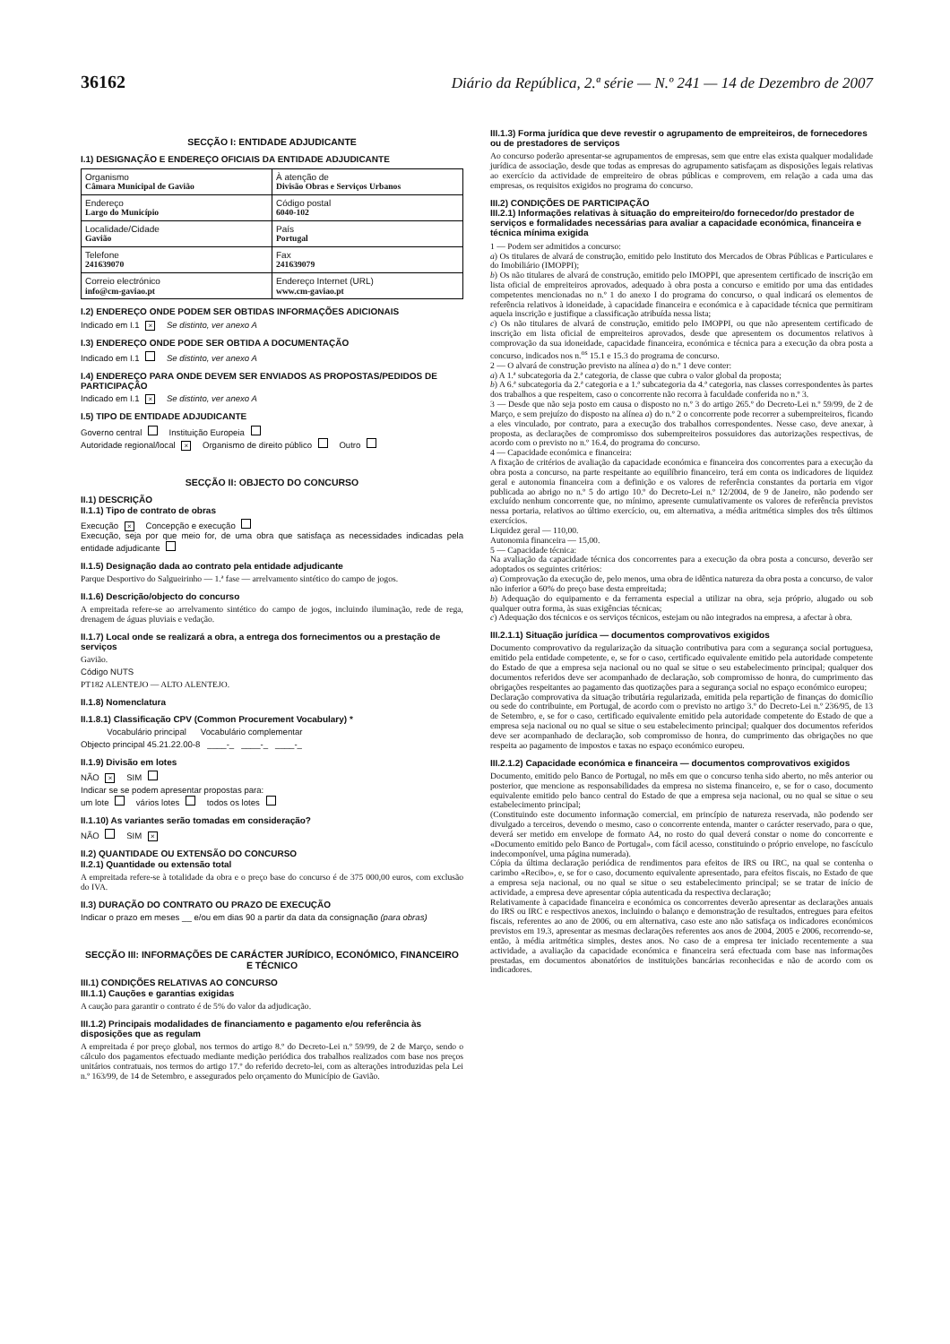36162 Diário da República, 2.ª série — N.º 241 — 14 de Dezembro de 2007
SECÇÃO I: ENTIDADE ADJUDICANTE
I.1) DESIGNAÇÃO E ENDEREÇO OFICIAIS DA ENTIDADE ADJUDICANTE
| Organismo Câmara Municipal de Gavião | À atenção de Divisão Obras e Serviços Urbanos |
| Endereço Largo do Município | Código postal 6040-102 |
| Localidade/Cidade Gavião | País Portugal |
| Telefone 241639070 | Fax 241639079 |
| Correio electrónico info@cm-gaviao.pt | Endereço Internet (URL) www.cm-gaviao.pt |
I.2) ENDEREÇO ONDE PODEM SER OBTIDAS INFORMAÇÕES ADICIONAIS
Indicado em I.1 × Se distinto, ver anexo A
I.3) ENDEREÇO ONDE PODE SER OBTIDA A DOCUMENTAÇÃO
Indicado em I.1 Se distinto, ver anexo A
I.4) ENDEREÇO PARA ONDE DEVEM SER ENVIADOS AS PROPOSTAS/PEDIDOS DE PARTICIPAÇÃO
Indicado em I.1 × Se distinto, ver anexo A
I.5) TIPO DE ENTIDADE ADJUDICANTE
Governo central Instituição Europeia
Autoridade regional/local × Organismo de direito público Outro
SECÇÃO II: OBJECTO DO CONCURSO
II.1) DESCRIÇÃO
II.1.1) Tipo de contrato de obras
Execução × Concepção e execução
Execução, seja por que meio for, de uma obra que satisfaça as necessidades indicadas pela entidade adjudicante
II.1.5) Designação dada ao contrato pela entidade adjudicante
Parque Desportivo do Salgueirinho — 1.ª fase — arrelvamento sintético do campo de jogos.
II.1.6) Descrição/objecto do concurso
A empreitada refere-se ao arrelvamento sintético do campo de jogos, incluindo iluminação, rede de rega, drenagem de águas pluviais e vedação.
II.1.7) Local onde se realizará a obra, a entrega dos fornecimentos ou a prestação de serviços
Gavião.
Código NUTS
PT182 ALENTEJO — ALTO ALENTEJO.
II.1.8) Nomenclatura
II.1.8.1) Classificação CPV (Common Procurement Vocabulary) *
Vocabulário principal Vocabulário complementar
Objecto principal 45.21.22.00-8 ____-_ ____-_ ____-_
II.1.9) Divisão em lotes
NÃO × SIM
Indicar se se podem apresentar propostas para:
um lote vários lotes todos os lotes
II.1.10) As variantes serão tomadas em consideração?
NÃO SIM ×
II.2) QUANTIDADE OU EXTENSÃO DO CONCURSO
II.2.1) Quantidade ou extensão total
A empreitada refere-se à totalidade da obra e o preço base do concurso é de 375 000,00 euros, com exclusão do IVA.
II.3) DURAÇÃO DO CONTRATO OU PRAZO DE EXECUÇÃO
Indicar o prazo em meses __ e/ou em dias 90 a partir da data da consignação (para obras)
SECÇÃO III: INFORMAÇÕES DE CARÁCTER JURÍDICO, ECONÓMICO, FINANCEIRO E TÉCNICO
III.1) CONDIÇÕES RELATIVAS AO CONCURSO
III.1.1) Cauções e garantias exigidas
A caução para garantir o contrato é de 5% do valor da adjudicação.
III.1.2) Principais modalidades de financiamento e pagamento e/ou referência às disposições que as regulam
A empreitada é por preço global, nos termos do artigo 8.º do Decreto-Lei n.º 59/99, de 2 de Março, sendo o cálculo dos pagamentos efectuado mediante medição periódica dos trabalhos realizados com base nos preços unitários contratuais, nos termos do artigo 17.º do referido decreto-lei, com as alterações introduzidas pela Lei n.º 163/99, de 14 de Setembro, e assegurados pelo orçamento do Município de Gavião.
III.1.3) Forma jurídica que deve revestir o agrupamento de empreiteiros, de fornecedores ou de prestadores de serviços
Ao concurso poderão apresentar-se agrupamentos de empresas, sem que entre elas exista qualquer modalidade jurídica de associação, desde que todas as empresas do agrupamento satisfaçam as disposições legais relativas ao exercício da actividade de empreiteiro de obras públicas e comprovem, em relação a cada uma das empresas, os requisitos exigidos no programa do concurso.
III.2) CONDIÇÕES DE PARTICIPAÇÃO
III.2.1) Informações relativas à situação do empreiteiro/do fornecedor/do prestador de serviços e formalidades necessárias para avaliar a capacidade económica, financeira e técnica mínima exigida
1 — Podem ser admitidos a concurso:
a) Os titulares de alvará de construção, emitido pelo Instituto dos Mercados de Obras Públicas e Particulares e do Imobiliário (IMOPPI);
b) Os não titulares de alvará de construção, emitido pelo IMOPPI, que apresentem certificado de inscrição em lista oficial de empreiteiros aprovados, adequado à obra posta a concurso e emitido por uma das entidades competentes mencionadas no n.º 1 do anexo I do programa do concurso, o qual indicará os elementos de referência relativos à idoneidade, à capacidade financeira e económica e à capacidade técnica que permitiram aquela inscrição e justifique a classificação atribuída nessa lista;
c) Os não titulares de alvará de construção, emitido pelo IMOPPI, ou que não apresentem certificado de inscrição em lista oficial de empreiteiros aprovados, desde que apresentem os documentos relativos à comprovação da sua idoneidade, capacidade financeira, económica e técnica para a execução da obra posta a concurso, indicados nos n.<sup>os</sup> 15.1 e 15.3 do programa de concurso.
2 — O alvará de construção previsto na alínea a) do n.º 1 deve conter:
a) A 1.ª subcategoria da 2.ª categoria, de classe que cubra o valor global da proposta;
b) A 6.ª subcategoria da 2.ª categoria e a 1.ª subcategoria da 4.ª categoria, nas classes correspondentes às partes dos trabalhos a que respeitem, caso o concorrente não recorra à faculdade conferida no n.º 3.
3 — Desde que não seja posto em causa o disposto no n.º 3 do artigo 265.º do Decreto-Lei n.º 59/99, de 2 de Março, e sem prejuízo do disposto na alínea a) do n.º 2 o concorrente pode recorrer a subempreiteiros, ficando a eles vinculado, por contrato, para a execução dos trabalhos correspondentes. Nesse caso, deve anexar, à proposta, as declarações de compromisso dos subempreiteiros possuidores das autorizações respectivas, de acordo com o previsto no n.º 16.4, do programa do concurso.
4 — Capacidade económica e financeira:
A fixação de critérios de avaliação da capacidade económica e financeira dos concorrentes para a execução da obra posta a concurso, na parte respeitante ao equilíbrio financeiro, terá em conta os indicadores de liquidez geral e autonomia financeira com a definição e os valores de referência constantes da portaria em vigor publicada ao abrigo no n.º 5 do artigo 10.º do Decreto-Lei n.º 12/2004, de 9 de Janeiro, não podendo ser excluído nenhum concorrente que, no mínimo, apresente cumulativamente os valores de referência previstos nessa portaria, relativos ao último exercício, ou, em alternativa, a média aritmética simples dos três últimos exercícios.
Liquidez geral — 110,00.
Autonomia financeira — 15,00.
5 — Capacidade técnica:
Na avaliação da capacidade técnica dos concorrentes para a execução da obra posta a concurso, deverão ser adoptados os seguintes critérios:
a) Comprovação da execução de, pelo menos, uma obra de idêntica natureza da obra posta a concurso, de valor não inferior a 60% do preço base desta empreitada;
b) Adequação do equipamento e da ferramenta especial a utilizar na obra, seja próprio, alugado ou sob qualquer outra forma, às suas exigências técnicas;
c) Adequação dos técnicos e os serviços técnicos, estejam ou não integrados na empresa, a afectar à obra.
III.2.1.1) Situação jurídica — documentos comprovativos exigidos
Documento comprovativo da regularização da situação contributiva para com a segurança social portuguesa, emitido pela entidade competente, e, se for o caso, certificado equivalente emitido pela autoridade competente do Estado de que a empresa seja nacional ou no qual se situe o seu estabelecimento principal; qualquer dos documentos referidos deve ser acompanhado de declaração, sob compromisso de honra, do cumprimento das obrigações respeitantes ao pagamento das quotizações para a segurança social no espaço económico europeu;
Declaração comprovativa da situação tributária regularizada, emitida pela repartição de finanças do domicílio ou sede do contribuinte, em Portugal, de acordo com o previsto no artigo 3.º do Decreto-Lei n.º 236/95, de 13 de Setembro, e, se for o caso, certificado equivalente emitido pela autoridade competente do Estado de que a empresa seja nacional ou no qual se situe o seu estabelecimento principal; qualquer dos documentos referidos deve ser acompanhado de declaração, sob compromisso de honra, do cumprimento das obrigações no que respeita ao pagamento de impostos e taxas no espaço económico europeu.
III.2.1.2) Capacidade económica e financeira — documentos comprovativos exigidos
Documento, emitido pelo Banco de Portugal, no mês em que o concurso tenha sido aberto, no mês anterior ou posterior, que mencione as responsabilidades da empresa no sistema financeiro, e, se for o caso, documento equivalente emitido pelo banco central do Estado de que a empresa seja nacional, ou no qual se situe o seu estabelecimento principal;
(Constituindo este documento informação comercial, em princípio de natureza reservada, não podendo ser divulgado a terceiros, devendo o mesmo, caso o concorrente entenda, manter o carácter reservado, para o que, deverá ser metido em envelope de formato A4, no rosto do qual deverá constar o nome do concorrente e «Documento emitido pelo Banco de Portugal», com fácil acesso, constituindo o próprio envelope, no fascículo indecomponível, uma página numerada).
Cópia da última declaração periódica de rendimentos para efeitos de IRS ou IRC, na qual se contenha o carimbo «Recibo», e, se for o caso, documento equivalente apresentado, para efeitos fiscais, no Estado de que a empresa seja nacional, ou no qual se situe o seu estabelecimento principal; se se tratar de início de actividade, a empresa deve apresentar cópia autenticada da respectiva declaração;
Relativamente à capacidade financeira e económica os concorrentes deverão apresentar as declarações anuais do IRS ou IRC e respectivos anexos, incluindo o balanço e demonstração de resultados, entregues para efeitos fiscais, referentes ao ano de 2006, ou em alternativa, caso este ano não satisfaça os indicadores económicos previstos em 19.3, apresentar as mesmas declarações referentes aos anos de 2004, 2005 e 2006, recorrendo-se, então, à média aritmética simples, destes anos. No caso de a empresa ter iniciado recentemente a sua actividade, a avaliação da capacidade económica e financeira será efectuada com base nas informações prestadas, em documentos abonatórios de instituições bancárias reconhecidas e não de acordo com os indicadores.